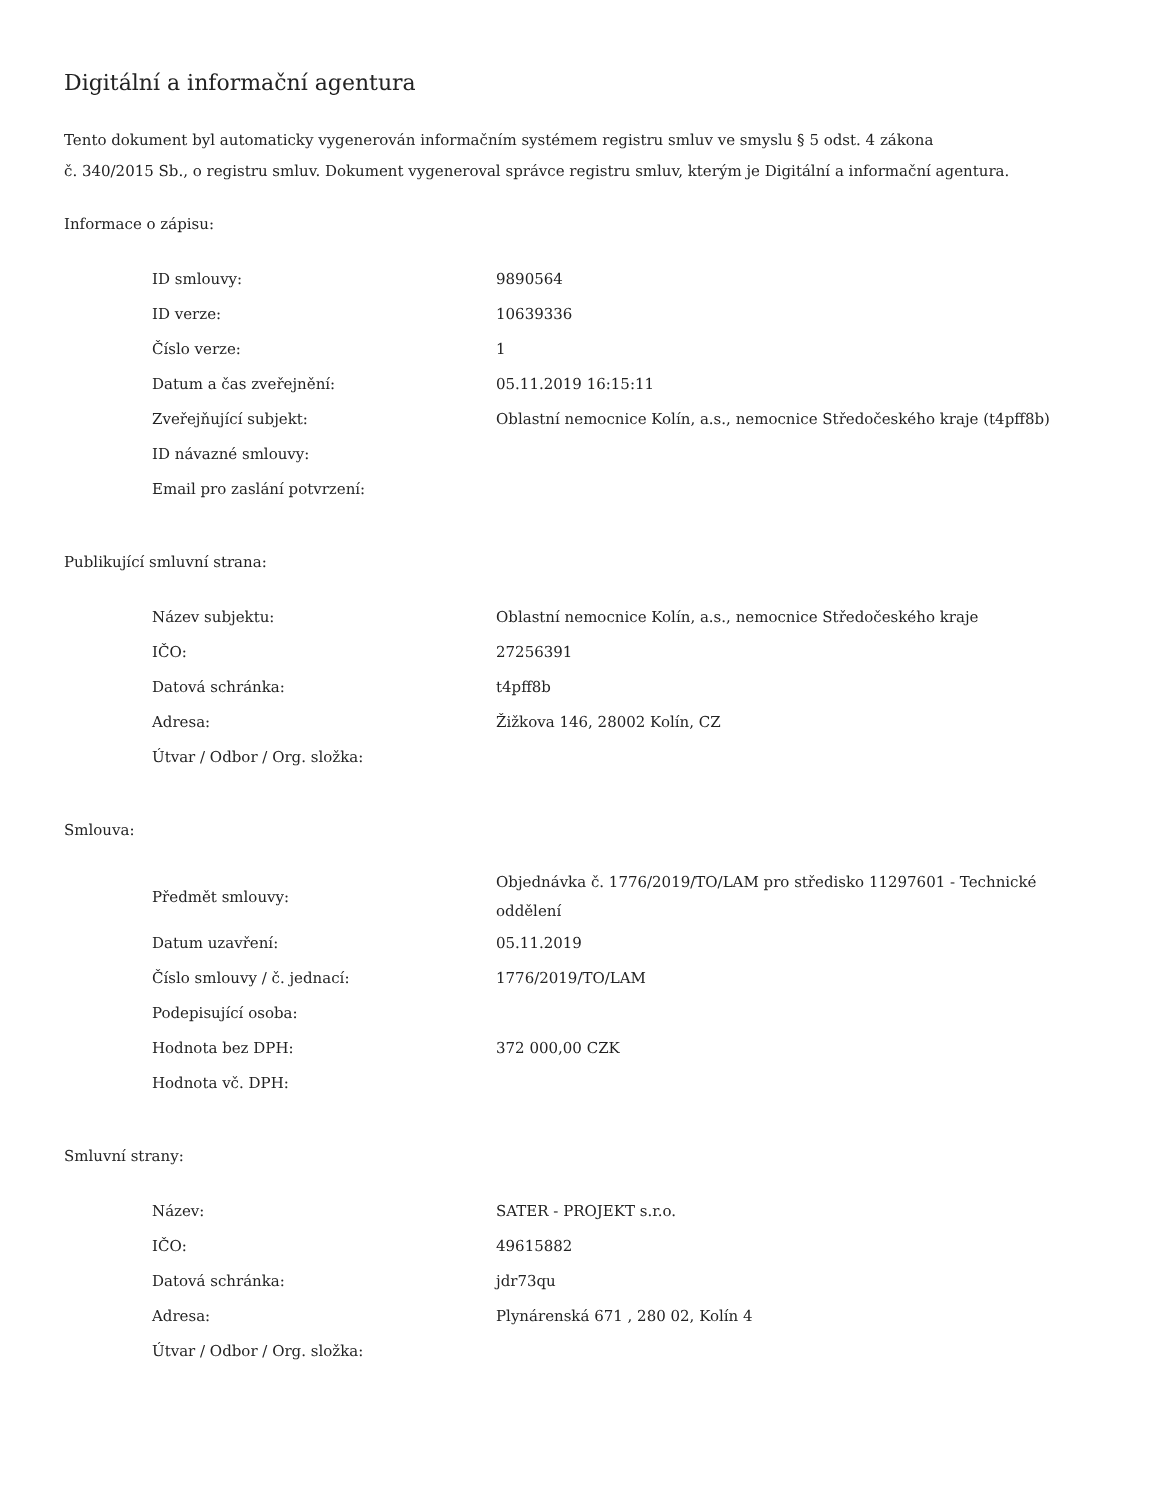Digitální a informační agentura
Tento dokument byl automaticky vygenerován informačním systémem registru smluv ve smyslu § 5 odst. 4 zákona
č. 340/2015 Sb., o registru smluv. Dokument vygeneroval správce registru smluv, kterým je Digitální a informační agentura.
Informace o zápisu:
| ID smlouvy: | 9890564 |
| ID verze: | 10639336 |
| Číslo verze: | 1 |
| Datum a čas zveřejnění: | 05.11.2019 16:15:11 |
| Zveřejňující subjekt: | Oblastní nemocnice Kolín, a.s., nemocnice Středočeského kraje (t4pff8b) |
| ID návazné smlouvy: | |
| Email pro zaslání potvrzení: | |
Publikující smluvní strana:
| Název subjektu: | Oblastní nemocnice Kolín, a.s., nemocnice Středočeského kraje |
| IČO: | 27256391 |
| Datová schránka: | t4pff8b |
| Adresa: | Žižkova 146, 28002 Kolín, CZ |
| Útvar / Odbor / Org. složka: | |
Smlouva:
| Předmět smlouvy: | Objednávka č. 1776/2019/TO/LAM pro středisko 11297601 - Technické oddělení |
| Datum uzavření: | 05.11.2019 |
| Číslo smlouvy / č. jednací: | 1776/2019/TO/LAM |
| Podepisující osoba: | |
| Hodnota bez DPH: | 372 000,00 CZK |
| Hodnota vč. DPH: | |
Smluvní strany:
| Název: | SATER - PROJEKT s.r.o. |
| IČO: | 49615882 |
| Datová schránka: | jdr73qu |
| Adresa: | Plynárenská 671 , 280 02, Kolín 4 |
| Útvar / Odbor / Org. složka: | |